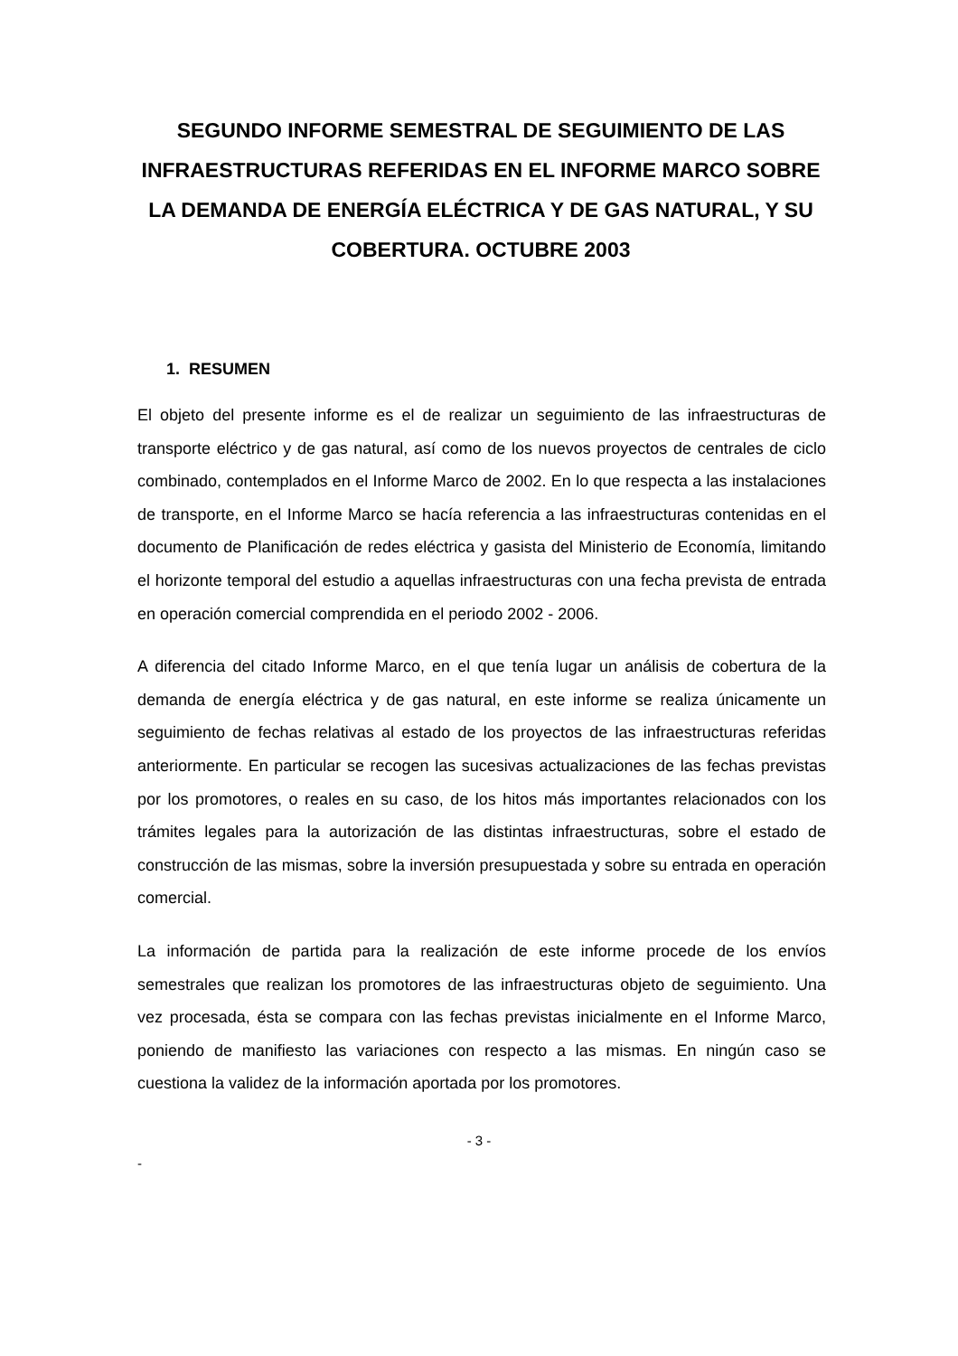SEGUNDO INFORME SEMESTRAL DE SEGUIMIENTO DE LAS INFRAESTRUCTURAS REFERIDAS EN EL INFORME MARCO SOBRE LA DEMANDA DE ENERGÍA ELÉCTRICA Y DE GAS NATURAL, Y SU COBERTURA. OCTUBRE 2003
1. RESUMEN
El objeto del presente informe es el de realizar un seguimiento de las infraestructuras de transporte eléctrico y de gas natural, así como de los nuevos proyectos de centrales de ciclo combinado, contemplados en el Informe Marco de 2002. En lo que respecta a las instalaciones de transporte, en el Informe Marco se hacía referencia a las infraestructuras contenidas en el documento de Planificación de redes eléctrica y gasista del Ministerio de Economía, limitando el horizonte temporal del estudio a aquellas infraestructuras con una fecha prevista de entrada en operación comercial comprendida en el periodo 2002 - 2006.
A diferencia del citado Informe Marco, en el que tenía lugar un análisis de cobertura de la demanda de energía eléctrica y de gas natural, en este informe se realiza únicamente un seguimiento de fechas relativas al estado de los proyectos de las infraestructuras referidas anteriormente. En particular se recogen las sucesivas actualizaciones de las fechas previstas por los promotores, o reales en su caso, de los hitos más importantes relacionados con los trámites legales para la autorización de las distintas infraestructuras, sobre el estado de construcción de las mismas, sobre la inversión presupuestada y sobre su entrada en operación comercial.
La información de partida para la realización de este informe procede de los envíos semestrales que realizan los promotores de las infraestructuras objeto de seguimiento. Una vez procesada, ésta se compara con las fechas previstas inicialmente en el Informe Marco, poniendo de manifiesto las variaciones con respecto a las mismas. En ningún caso se cuestiona la validez de la información aportada por los promotores.
- 3 -
-